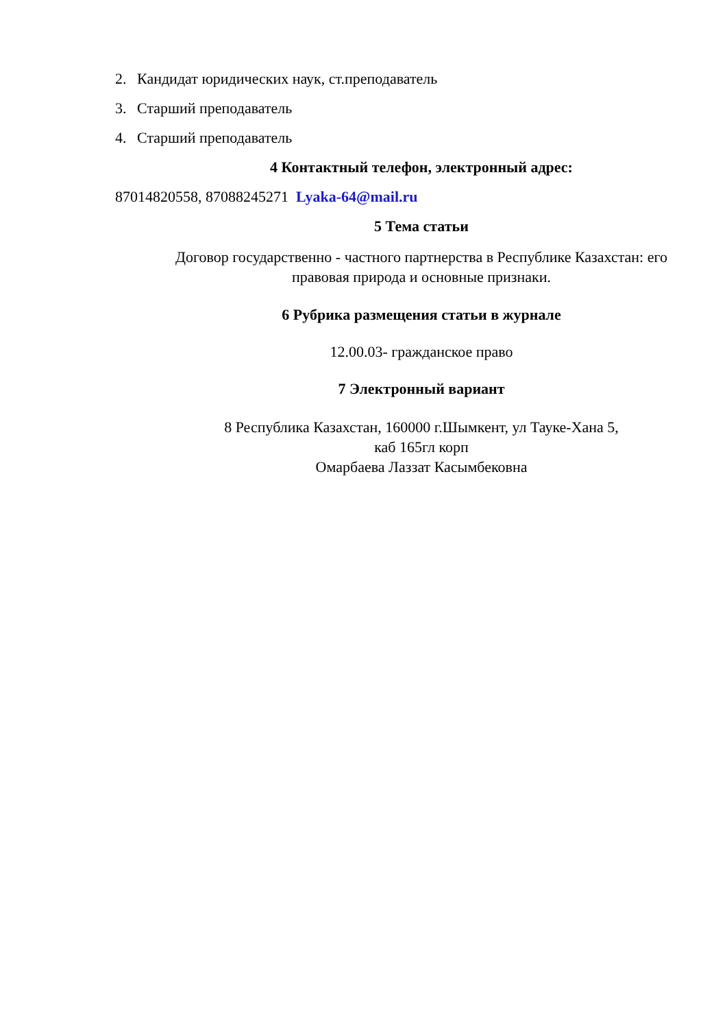2. Кандидат юридических наук, ст.преподаватель
3. Старший преподаватель
4. Старший преподаватель
4 Контактный телефон, электронный адрес:
87014820558, 87088245271 Lyaka-64@mail.ru
5 Тема статьи
Договор государственно - частного партнерства в Республике Казахстан: его правовая природа и основные признаки.
6 Рубрика размещения статьи в журнале
12.00.03- гражданское право
7 Электронный вариант
8 Республика Казахстан, 160000 г.Шымкент, ул Тауке-Хана 5,
каб 165гл корп
Омарбаева Лаззат Касымбековна